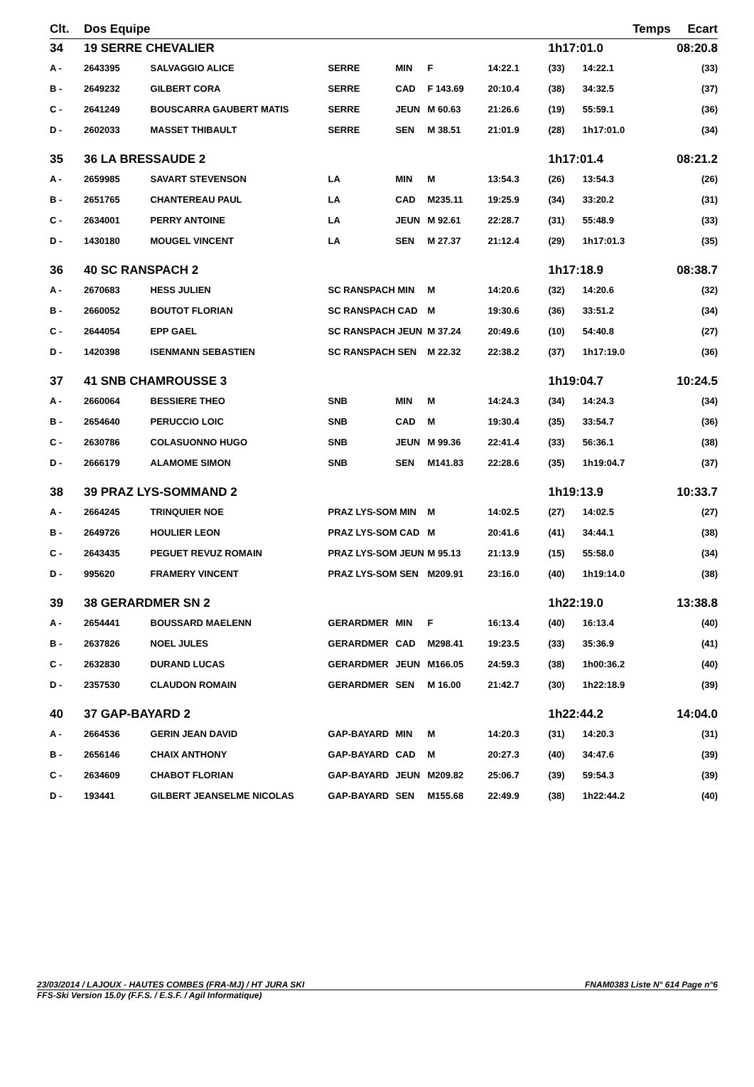| Clt. | Dos Equipe | | | | | | Temps | | Ecart |
| --- | --- | --- | --- | --- | --- | --- | --- | --- | --- |
| 34 | 19 SERRE CHEVALIER | | | | | | 1h17:01.0 | | 08:20.8 |
| A - | 2643395 | SALVAGGIO ALICE | SERRE | MIN | F | 14:22.1 | (33) | 14:22.1 | (33) |
| B - | 2649232 | GILBERT CORA | SERRE | CAD | F 143.69 | 20:10.4 | (38) | 34:32.5 | (37) |
| C - | 2641249 | BOUSCARRA GAUBERT MATIS | SERRE | JEUN | M 60.63 | 21:26.6 | (19) | 55:59.1 | (36) |
| D - | 2602033 | MASSET THIBAULT | SERRE | SEN | M 38.51 | 21:01.9 | (28) | 1h17:01.0 | (34) |
| 35 | 36 LA BRESSAUDE 2 | | | | | | 1h17:01.4 | | 08:21.2 |
| A - | 2659985 | SAVART STEVENSON | LA | MIN | M | 13:54.3 | (26) | 13:54.3 | (26) |
| B - | 2651765 | CHANTEREAU PAUL | LA | CAD | M235.11 | 19:25.9 | (34) | 33:20.2 | (31) |
| C - | 2634001 | PERRY ANTOINE | LA | JEUN | M 92.61 | 22:28.7 | (31) | 55:48.9 | (33) |
| D - | 1430180 | MOUGEL VINCENT | LA | SEN | M 27.37 | 21:12.4 | (29) | 1h17:01.3 | (35) |
| 36 | 40 SC RANSPACH 2 | | | | | | 1h17:18.9 | | 08:38.7 |
| A - | 2670683 | HESS JULIEN | SC RANSPACH MIN | | M | 14:20.6 | (32) | 14:20.6 | (32) |
| B - | 2660052 | BOUTOT FLORIAN | SC RANSPACH CAD | | M | 19:30.6 | (36) | 33:51.2 | (34) |
| C - | 2644054 | EPP GAEL | SC RANSPACH JEUN | | M 37.24 | 20:49.6 | (10) | 54:40.8 | (27) |
| D - | 1420398 | ISENMANN SEBASTIEN | SC RANSPACH SEN | | M 22.32 | 22:38.2 | (37) | 1h17:19.0 | (36) |
| 37 | 41 SNB CHAMROUSSE 3 | | | | | | 1h19:04.7 | | 10:24.5 |
| A - | 2660064 | BESSIERE THEO | SNB | MIN | M | 14:24.3 | (34) | 14:24.3 | (34) |
| B - | 2654640 | PERUCCIO LOIC | SNB | CAD | M | 19:30.4 | (35) | 33:54.7 | (36) |
| C - | 2630786 | COLASUONNO HUGO | SNB | JEUN | M 99.36 | 22:41.4 | (33) | 56:36.1 | (38) |
| D - | 2666179 | ALAMOME SIMON | SNB | SEN | M141.83 | 22:28.6 | (35) | 1h19:04.7 | (37) |
| 38 | 39 PRAZ LYS-SOMMAND 2 | | | | | | 1h19:13.9 | | 10:33.7 |
| A - | 2664245 | TRINQUIER NOE | PRAZ LYS-SOM MIN | | M | 14:02.5 | (27) | 14:02.5 | (27) |
| B - | 2649726 | HOULIER LEON | PRAZ LYS-SOM CAD | | M | 20:41.6 | (41) | 34:44.1 | (38) |
| C - | 2643435 | PEGUET REVUZ ROMAIN | PRAZ LYS-SOM JEUN | | M 95.13 | 21:13.9 | (15) | 55:58.0 | (34) |
| D - | 995620 | FRAMERY VINCENT | PRAZ LYS-SOM SEN | | M209.91 | 23:16.0 | (40) | 1h19:14.0 | (38) |
| 39 | 38 GERARDMER SN 2 | | | | | | 1h22:19.0 | | 13:38.8 |
| A - | 2654441 | BOUSSARD MAELENN | GERARDMER | MIN | F | 16:13.4 | (40) | 16:13.4 | (40) |
| B - | 2637826 | NOEL JULES | GERARDMER | CAD | M298.41 | 19:23.5 | (33) | 35:36.9 | (41) |
| C - | 2632830 | DURAND LUCAS | GERARDMER | JEUN | M166.05 | 24:59.3 | (38) | 1h00:36.2 | (40) |
| D - | 2357530 | CLAUDON ROMAIN | GERARDMER | SEN | M 16.00 | 21:42.7 | (30) | 1h22:18.9 | (39) |
| 40 | 37 GAP-BAYARD 2 | | | | | | 1h22:44.2 | | 14:04.0 |
| A - | 2664536 | GERIN JEAN DAVID | GAP-BAYARD | MIN | M | 14:20.3 | (31) | 14:20.3 | (31) |
| B - | 2656146 | CHAIX ANTHONY | GAP-BAYARD | CAD | M | 20:27.3 | (40) | 34:47.6 | (39) |
| C - | 2634609 | CHABOT FLORIAN | GAP-BAYARD | JEUN | M209.82 | 25:06.7 | (39) | 59:54.3 | (39) |
| D - | 193441 | GILBERT JEANSELME NICOLAS | GAP-BAYARD | SEN | M155.68 | 22:49.9 | (38) | 1h22:44.2 | (40) |
23/03/2014 / LAJOUX - HAUTES COMBES (FRA-MJ) / HT JURA SKI FNAM0383 Liste N° 614 Page n°6
FFS-Ski Version 15.0y (F.F.S. / E.S.F. / Agil Informatique)